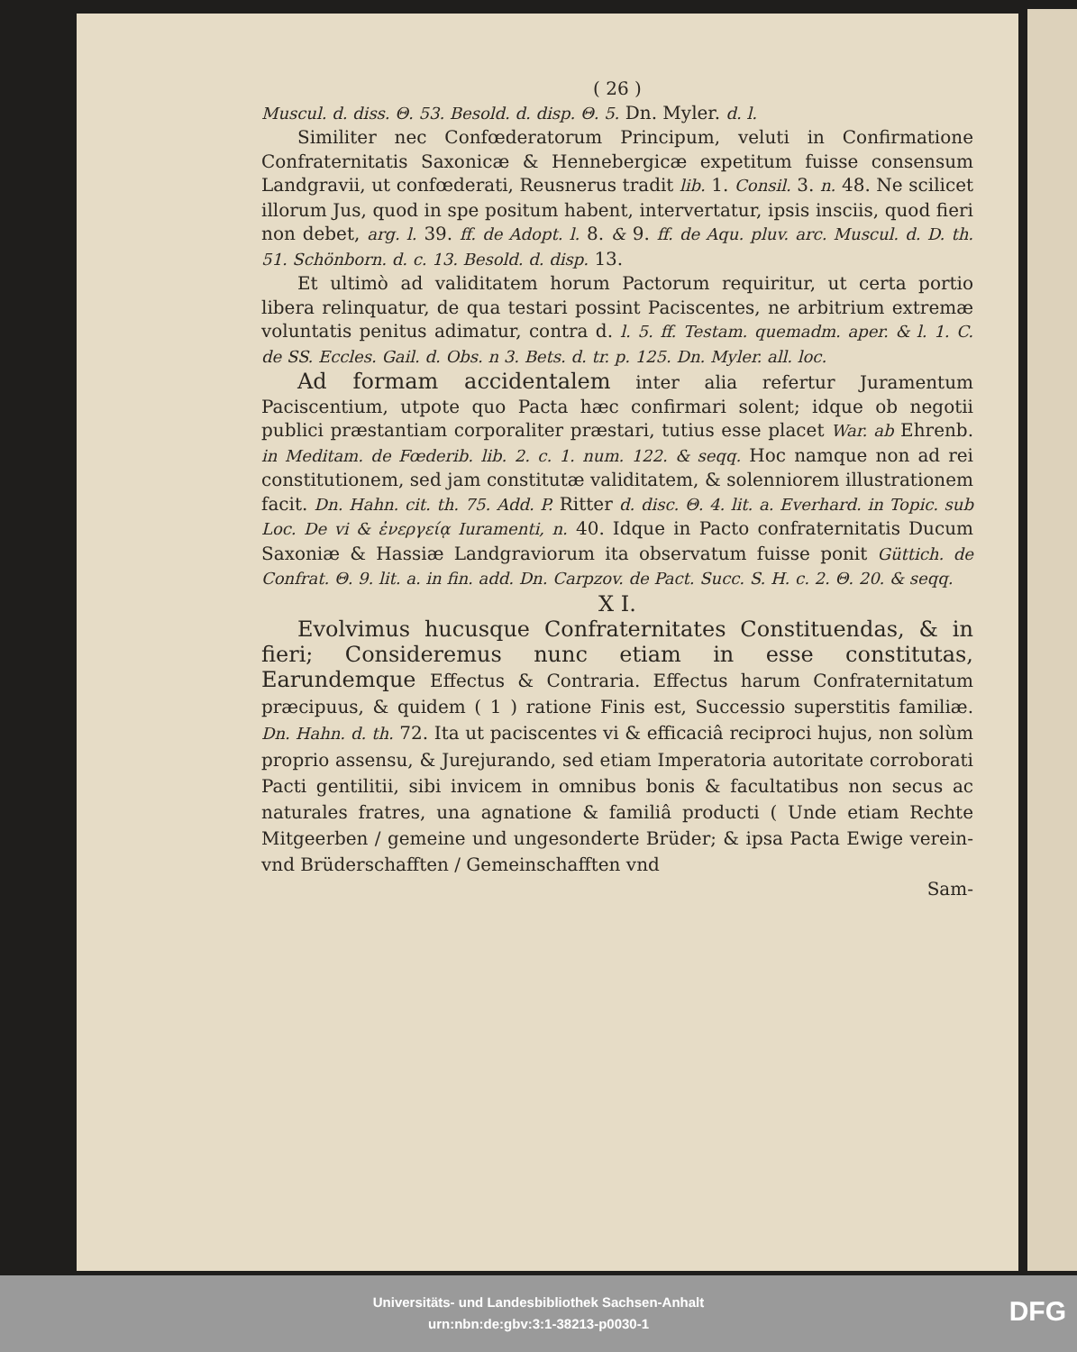( 26 )
Muscul. d. diss. Θ. 53. Besold. d. disp. Θ. 5. Dn. Myler. d. l.
Similiter nec Confœderatorum Principum, veluti in Confirmatione Confraternitatis Saxonicæ & Hennebergicæ expetitum fuisse consensum Landgravii, ut confœderati, Reusnerus tradit lib. 1. Consil. 3. n. 48. Ne scilicet illorum Jus, quod in spe positum habent, intervertatur, ipsis insciis, quod fieri non debet, arg. l. 39. ff. de Adopt. l. 8. & 9. ff. de Aqu. pluv. arc. Muscul. d. D. th. 51. Schönborn. d. c. 13. Besold. d. disp. 13.
Et ultimò ad validitatem horum Pactorum requiritur, ut certa portio libera relinquatur, de qua testari possint Paciscentes, ne arbitrium extremæ voluntatis penitus adimatur, contra d. l. 5. ff. Testam. quemadm. aper. & l. 1. C. de SS. Eccles. Gail. d. Obs. n 3. Bets. d. tr. p. 125. Dn. Myler. all. loc.
Ad formam accidentalem inter alia refertur Juramentum Paciscentium, utpote quo Pacta hæc confirmari solent; idque ob negotii publici præstantiam corporaliter præstari, tutius esse placet War. ab Ehrenb. in Meditam. de Fœderib. lib. 2. c. 1. num. 122. & seqq. Hoc namque non ad rei constitutionem, sed jam constitutæ validitatem, & solenniorem illustrationem facit. Dn. Hahn. cit. th. 75. Add. P. Ritter d. disc. Θ. 4. lit. a. Everhard. in Topic. sub Loc. De vi & ἐνεργείᾳ Iuramenti, n. 40. Idque in Pacto confraternitatis Ducum Saxoniæ & Hassiæ Landgraviorum ita observatum fuisse ponit Güttich. de Confrat. Θ. 9. lit. a. in fin. add. Dn. Carpzov. de Pact. Succ. S. H. c. 2. Θ. 20. & seqq.
X I.
Evolvimus hucusque Confraternitates Constituendas, & in fieri; Consideremus nunc etiam in esse constitutas, Earundemque Effectus & Contraria. Effectus harum Confraternitatum præcipuus, & quidem ( 1 ) ratione Finis est, Successio superstitis familiæ. Dn. Hahn. d. th. 72. Ita ut paciscentes vi & efficaciâ reciproci hujus, non solùm proprio assensu, & Jurejurando, sed etiam Imperatoria autoritate corroborati Pacti gentilitii, sibi invicem in omnibus bonis & facultatibus non secus ac naturales fratres, una agnatione & familiâ producti ( Unde etiam Rechte Mitgeerben / gemeine und ungesonderte Brüder; & ipsa Pacta Ewige verein- vnd Brüderschafften / Gemeinschafften vnd
Sam-
Universitäts- und Landesbibliothek Sachsen-Anhalt
urn:nbn:de:gbv:3:1-38213-p0030-1
DFG